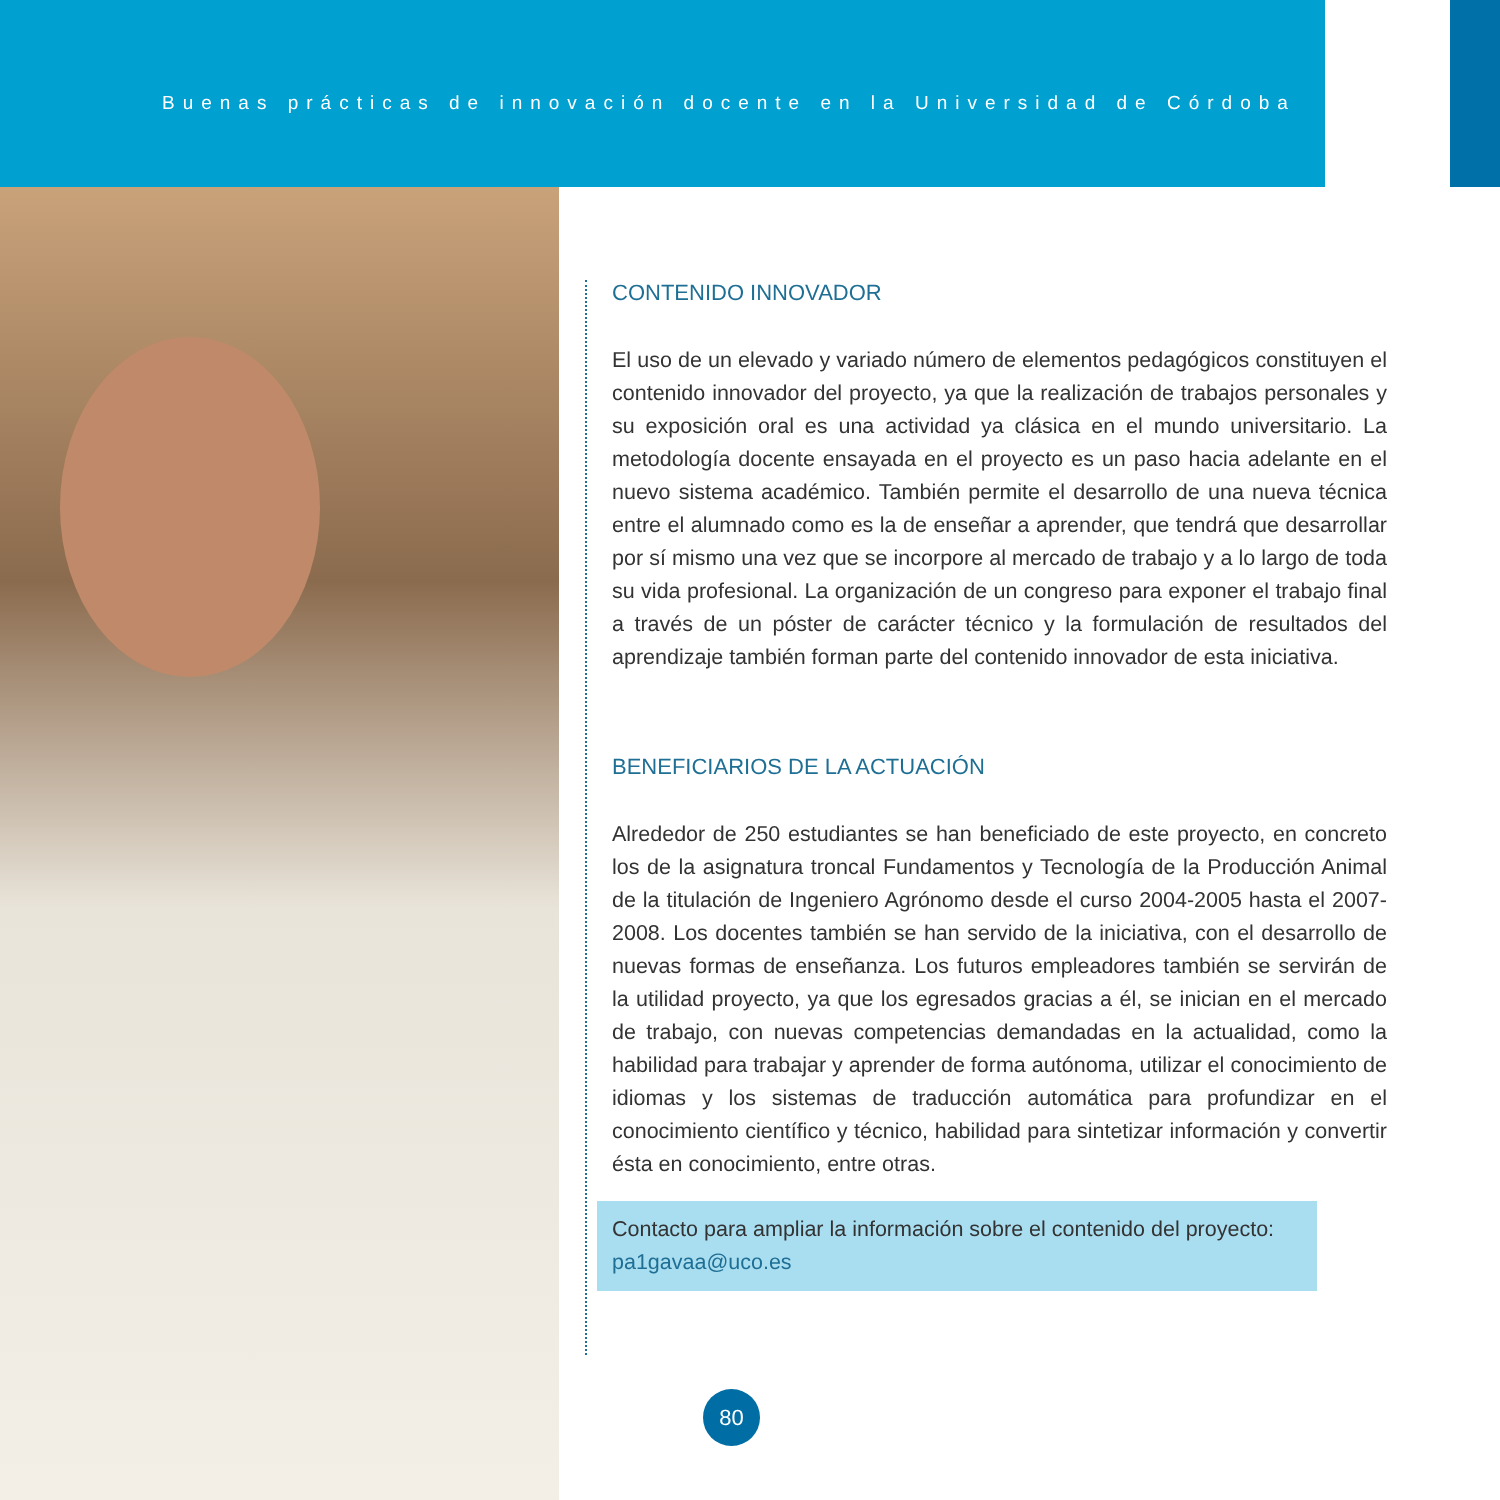Buenas prácticas de innovación docente en la Universidad de Córdoba
CONTENIDO INNOVADOR
El uso de un elevado y variado número de elementos pedagógicos constituyen el contenido innovador del proyecto, ya que la realización de trabajos personales y su exposición oral es una actividad ya clásica en el mundo universitario. La metodología docente ensayada en el proyecto es un paso hacia adelante en el nuevo sistema académico. También permite el desarrollo de una nueva técnica entre el alumnado como es la de enseñar a aprender, que tendrá que desarrollar por sí mismo una vez que se incorpore al mercado de trabajo y a lo largo de toda su vida profesional. La organización de un congreso para exponer el trabajo final a través de un póster de carácter técnico y la formulación de resultados del aprendizaje también forman parte del contenido innovador de esta iniciativa.
BENEFICIARIOS DE LA ACTUACIÓN
Alrededor de 250 estudiantes se han beneficiado de este proyecto, en concreto los de la asignatura troncal Fundamentos y Tecnología de la Producción Animal de la titulación de Ingeniero Agrónomo desde el curso 2004-2005 hasta el 2007-2008. Los docentes también se han servido de la iniciativa, con el desarrollo de nuevas formas de enseñanza. Los futuros empleadores también se servirán de la utilidad proyecto, ya que los egresados gracias a él, se inician en el mercado de trabajo, con nuevas competencias demandadas en la actualidad, como la habilidad para trabajar y aprender de forma autónoma, utilizar el conocimiento de idiomas y los sistemas de traducción automática para profundizar en el conocimiento científico y técnico, habilidad para sintetizar información y convertir ésta en conocimiento, entre otras.
Contacto para ampliar la información sobre el contenido del proyecto:
pa1gavaa@uco.es
80